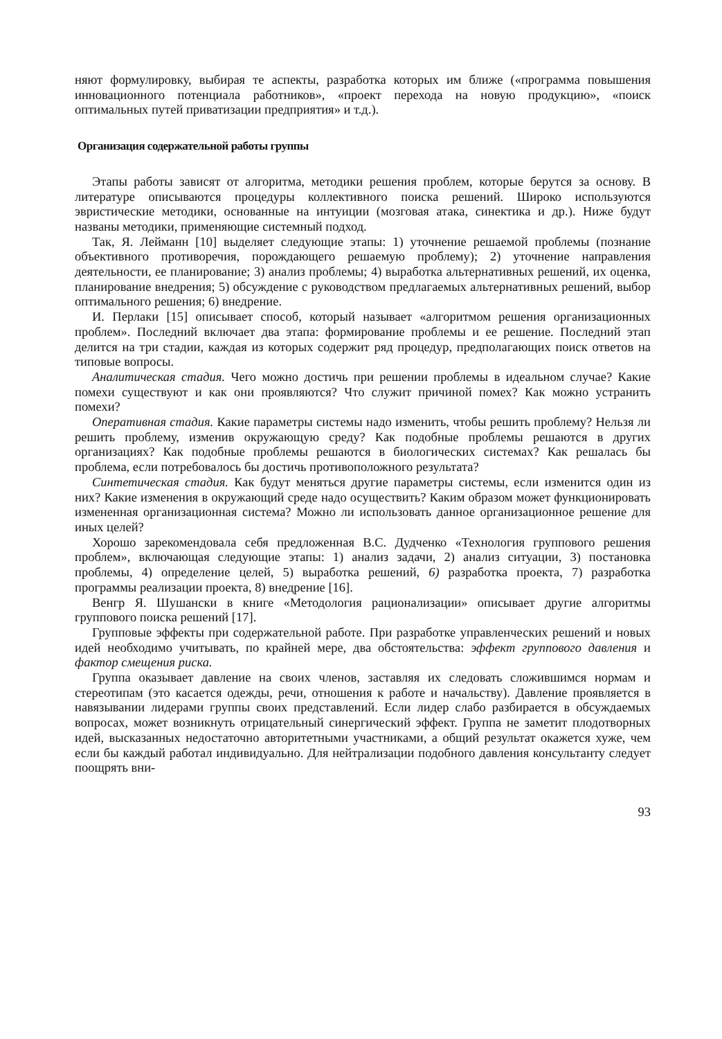няют формулировку, выбирая те аспекты, разработка которых им ближе («программа повышения инновационного потенциала работников», «проект перехода на новую продукцию», «поиск оптимальных путей приватизации предприятия» и т.д.).
Организация содержательной работы группы
Этапы работы зависят от алгоритма, методики решения проблем, которые берутся за основу. В литературе описываются процедуры коллективного поиска решений. Широко используются эвристические методики, основанные на интуиции (мозговая атака, синектика и др.). Ниже будут названы методики, применяющие системный подход.
Так, Я. Лейманн [10] выделяет следующие этапы: 1) уточнение решаемой проблемы (познание объективного противоречия, порождающего решаемую проблему); 2) уточнение направления деятельности, ее планирование; 3) анализ проблемы; 4) выработка альтернативных решений, их оценка, планирование внедрения; 5) обсуждение с руководством предлагаемых альтернативных решений, выбор оптимального решения; 6) внедрение.
И. Перлаки [15] описывает способ, который называет «алгоритмом решения организационных проблем». Последний включает два этапа: формирование проблемы и ее решение. Последний этап делится на три стадии, каждая из которых содержит ряд процедур, предполагающих поиск ответов на типовые вопросы.
Аналитическая стадия. Чего можно достичь при решении проблемы в идеальном случае? Какие помехи существуют и как они проявляются? Что служит причиной помех? Как можно устранить помехи?
Оперативная стадия. Какие параметры системы надо изменить, чтобы решить проблему? Нельзя ли решить проблему, изменив окружающую среду? Как подобные проблемы решаются в других организациях? Как подобные проблемы решаются в биологических системах? Как решалась бы проблема, если потребовалось бы достичь противоположного результата?
Синтетическая стадия. Как будут меняться другие параметры системы, если изменится один из них? Какие изменения в окружающий среде надо осуществить? Каким образом может функционировать измененная организационная система? Можно ли использовать данное организационное решение для иных целей?
Хорошо зарекомендовала себя предложенная B.C. Дудченко «Технология группового решения проблем», включающая следующие этапы: 1) анализ задачи, 2) анализ ситуации, 3) постановка проблемы, 4) определение целей, 5) выработка решений, 6) разработка проекта, 7) разработка программы реализации проекта, 8) внедрение [16].
Венгр Я. Шушански в книге «Методология рационализации» описывает другие алгоритмы группового поиска решений [17].
Групповые эффекты при содержательной работе. При разработке управленческих решений и новых идей необходимо учитывать, по крайней мере, два обстоятельства: эффект группового давления и фактор смещения риска.
Группа оказывает давление на своих членов, заставляя их следовать сложившимся нормам и стереотипам (это касается одежды, речи, отношения к работе и начальству). Давление проявляется в навязывании лидерами группы своих представлений. Если лидер слабо разбирается в обсуждаемых вопросах, может возникнуть отрицательный синергический эффект. Группа не заметит плодотворных идей, высказанных недостаточно авторитетными участниками, а общий результат окажется хуже, чем если бы каждый работал индивидуально. Для нейтрализации подобного давления консультанту следует поощрять вни-
93